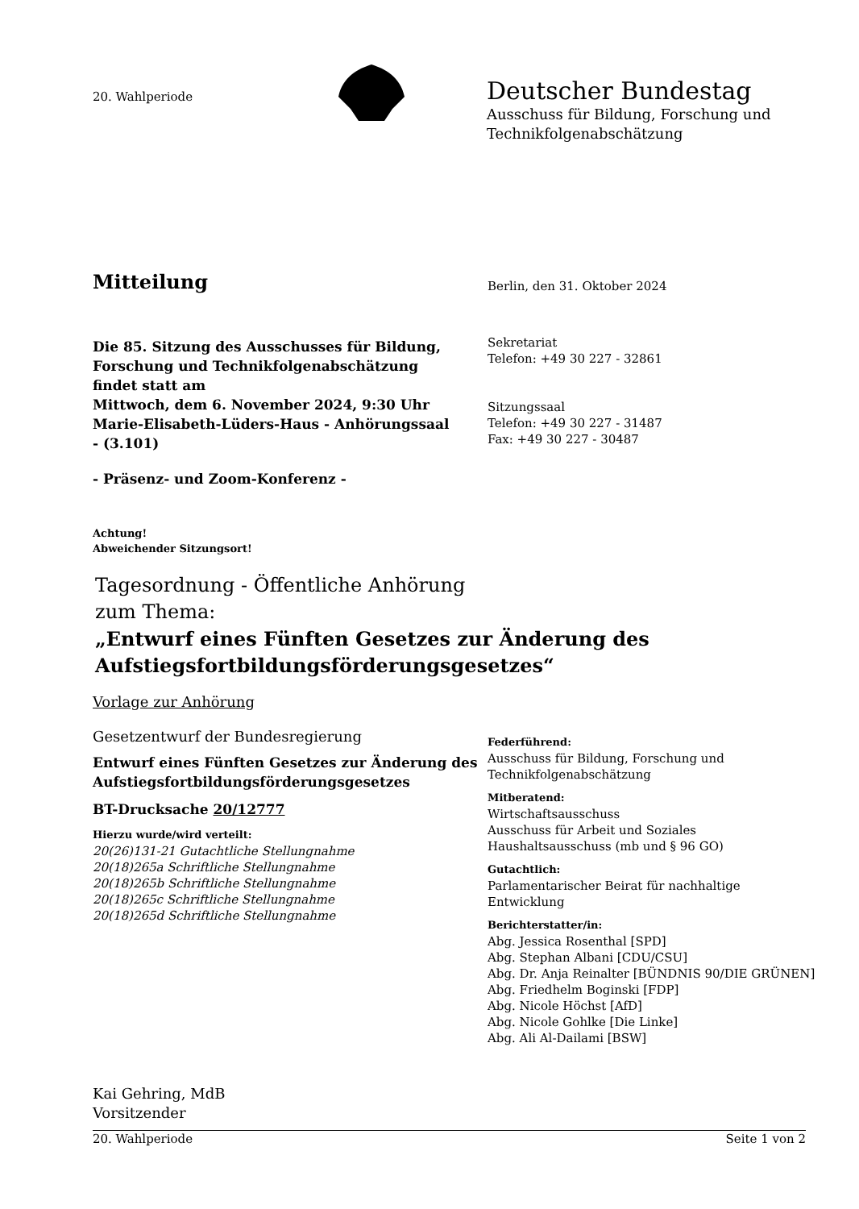20. Wahlperiode
Deutscher Bundestag
Ausschuss für Bildung, Forschung und
Technikfolgenabschätzung
Mitteilung Berlin, den 31. Oktober 2024
Die 85. Sitzung des Ausschusses für Bildung, Forschung und Technikfolgenabschätzung findet statt am
Mittwoch, dem 6. November 2024, 9:30 Uhr
Marie-Elisabeth-Lüders-Haus - Anhörungssaal - (3.101)
- Präsenz- und Zoom-Konferenz -
Achtung!
Abweichender Sitzungsort!
Sekretariat
Telefon: +49 30 227 - 32861
Sitzungssaal
Telefon: +49 30 227 - 31487
Fax: +49 30 227 - 30487
Tagesordnung - Öffentliche Anhörung
zum Thema:
„Entwurf eines Fünften Gesetzes zur Änderung des
Aufstiegsfortbildungsförderungsgesetzes“
Vorlage zur Anhörung
Gesetzentwurf der Bundesregierung
Entwurf eines Fünften Gesetzes zur Änderung des Aufstiegsfortbildungsförderungsgesetzes
BT-Drucksache 20/12777
Hierzu wurde/wird verteilt:
20(26)131-21 Gutachtliche Stellungnahme
20(18)265a Schriftliche Stellungnahme
20(18)265b Schriftliche Stellungnahme
20(18)265c Schriftliche Stellungnahme
20(18)265d Schriftliche Stellungnahme
Federführend:
Ausschuss für Bildung, Forschung und
Technikfolgenabschätzung
Mitberatend:
Wirtschaftsausschuss
Ausschuss für Arbeit und Soziales
Haushaltsausschuss (mb und § 96 GO)
Gutachtlich:
Parlamentarischer Beirat für nachhaltige
Entwicklung
Berichterstatter/in:
Abg. Jessica Rosenthal [SPD]
Abg. Stephan Albani [CDU/CSU]
Abg. Dr. Anja Reinalter [BÜNDNIS 90/DIE GRÜNEN]
Abg. Friedhelm Boginski [FDP]
Abg. Nicole Höchst [AfD]
Abg. Nicole Gohlke [Die Linke]
Abg. Ali Al-Dailami [BSW]
Kai Gehring, MdB
Vorsitzender
20. Wahlperiode Seite 1 von 2